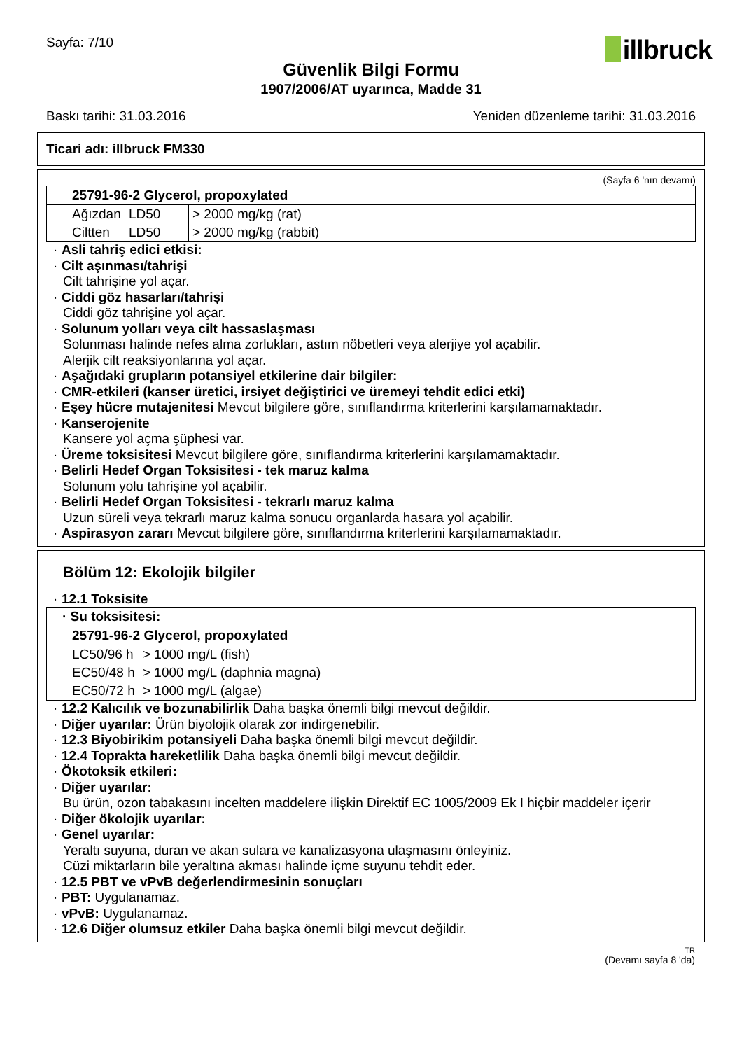Sayfa: 7/10
illbruck
Güvenlik Bilgi Formu
1907/2006/AT uyarınca, Madde 31
Baskı tarihi: 31.03.2016 Yeniden düzenleme tarihi: 31.03.2016
Ticari adı: illbruck FM330
(Sayfa 6 'nın devamı)
| 25791-96-2 Glycerol, propoxylated | | |
| Ağızdan | LD50 | > 2000 mg/kg (rat) |
| Ciltten | LD50 | > 2000 mg/kg (rabbit) |
· Asli tahriş edici etkisi:
· Cilt aşınması/tahrişi
Cilt tahrişine yol açar.
· Ciddi göz hasarları/tahrişi
Ciddi göz tahrişine yol açar.
· Solunum yolları veya cilt hassaslaşması
Solunması halinde nefes alma zorlukları, astım nöbetleri veya alerjiye yol açabilir.
Alerjik cilt reaksiyonlarına yol açar.
· Aşağıdaki grupların potansiyel etkilerine dair bilgiler:
· CMR-etkileri (kanser üretici, irsiyet değiştirici ve üremeyi tehdit edici etki)
· Eşey hücre mutajenitesi Mevcut bilgilere göre, sınıflandırma kriterlerini karşılamamaktadır.
· Kanserojenite
Kansere yol açma şüphesi var.
· Üreme toksisitesi Mevcut bilgilere göre, sınıflandırma kriterlerini karşılamamaktadır.
· Belirli Hedef Organ Toksisitesi - tek maruz kalma
Solunum yolu tahrişine yol açabilir.
· Belirli Hedef Organ Toksisitesi - tekrarlı maruz kalma
Uzun süreli veya tekrarlı maruz kalma sonucu organlarda hasara yol açabilir.
· Aspirasyon zararı Mevcut bilgilere göre, sınıflandırma kriterlerini karşılamamaktadır.
Bölüm 12: Ekolojik bilgiler
· 12.1 Toksisite
| · Su toksisitesi: | |
| 25791-96-2 Glycerol, propoxylated | |
| LC50/96 h | > 1000 mg/L (fish) |
| EC50/48 h | > 1000 mg/L (daphnia magna) |
| EC50/72 h | > 1000 mg/L (algae) |
· 12.2 Kalıcılık ve bozunabilirlik Daha başka önemli bilgi mevcut değildir.
· Diğer uyarılar: Ürün biyolojik olarak zor indirgenebilir.
· 12.3 Biyobirikim potansiyeli Daha başka önemli bilgi mevcut değildir.
· 12.4 Toprakta hareketlilik Daha başka önemli bilgi mevcut değildir.
· Ökotoksik etkileri:
· Diğer uyarılar:
Bu ürün, ozon tabakasını incelten maddelere ilişkin Direktif EC 1005/2009 Ek I hiçbir maddeler içerir
· Diğer ökolojik uyarılar:
· Genel uyarılar:
Yeraltı suyuna, duran ve akan sulara ve kanalizasyona ulaşmasını önleyiniz.
Cüzi miktarların bile yeraltına akması halinde içme suyunu tehdit eder.
· 12.5 PBT ve vPvB değerlendirmesinin sonuçları
· PBT: Uygulanamaz.
· vPvB: Uygulanamaz.
· 12.6 Diğer olumsuz etkiler Daha başka önemli bilgi mevcut değildir.
TR
(Devamı sayfa 8 'da)